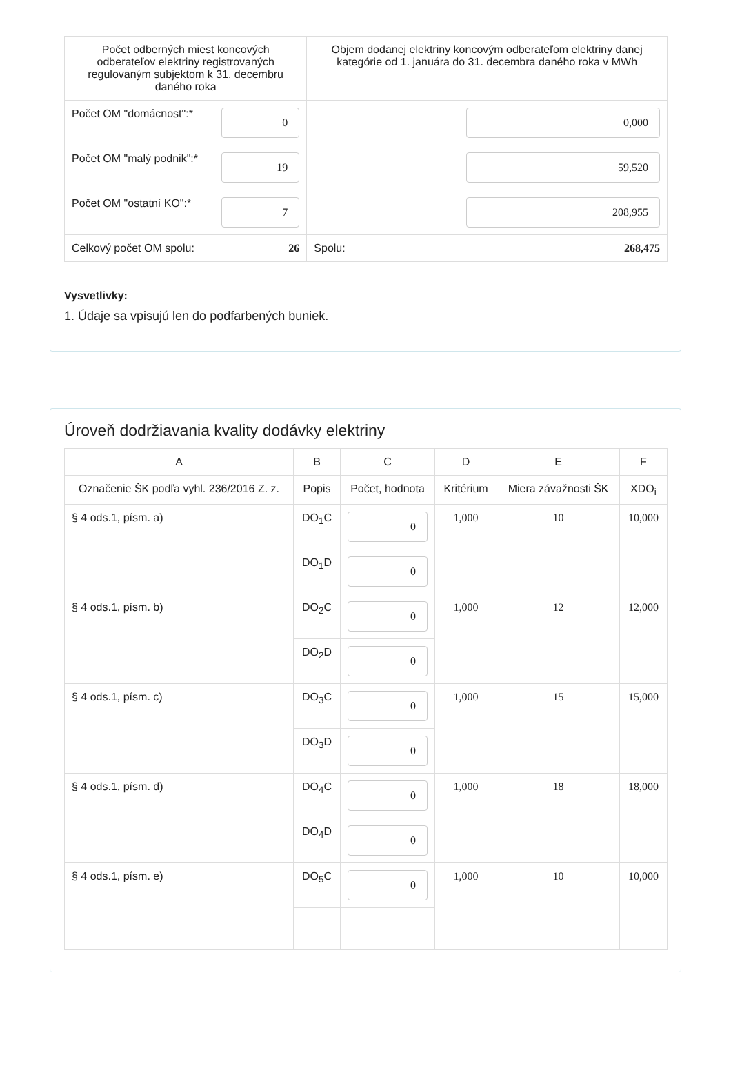| Počet odberných miest koncových odberateľov elektriny registrovaných regulovaným subjektom k 31. decembru daného roka | | Objem dodanej elektriny koncovým odberateľom elektriny danej kategórie od 1. januára do 31. decembra daného roka v MWh | |
| Počet OM "domácnost":* | 0 | | 0,000 |
| Počet OM "malý podnik":* | 19 | | 59,520 |
| Počet OM "ostatní KO":* | 7 | | 208,955 |
| Celkový počet OM spolu: | 26 | Spolu: | 268,475 |
Vysvetlivky:
1. Údaje sa vpisujú len do podfarbených buniek.
Úroveň dodržiavania kvality dodávky elektriny
| A | B | C | D | E | F |
| --- | --- | --- | --- | --- | --- |
| Označenie ŠK podľa vyhl. 236/2016 Z. z. | Popis | Počet, hodnota | Kritérium | Miera závažnosti ŠK | XDO<sub>i</sub> |
| § 4 ods.1, písm. a) | DO<sub>1</sub>C | 0 | 1,000 | 10 | 10,000 |
| | DO<sub>1</sub>D | 0 | | | |
| § 4 ods.1, písm. b) | DO<sub>2</sub>C | 0 | 1,000 | 12 | 12,000 |
| | DO<sub>2</sub>D | 0 | | | |
| § 4 ods.1, písm. c) | DO<sub>3</sub>C | 0 | 1,000 | 15 | 15,000 |
| | DO<sub>3</sub>D | 0 | | | |
| § 4 ods.1, písm. d) | DO<sub>4</sub>C | 0 | 1,000 | 18 | 18,000 |
| | DO<sub>4</sub>D | 0 | | | |
| § 4 ods.1, písm. e) | DO<sub>5</sub>C | 0 | 1,000 | 10 | 10,000 |